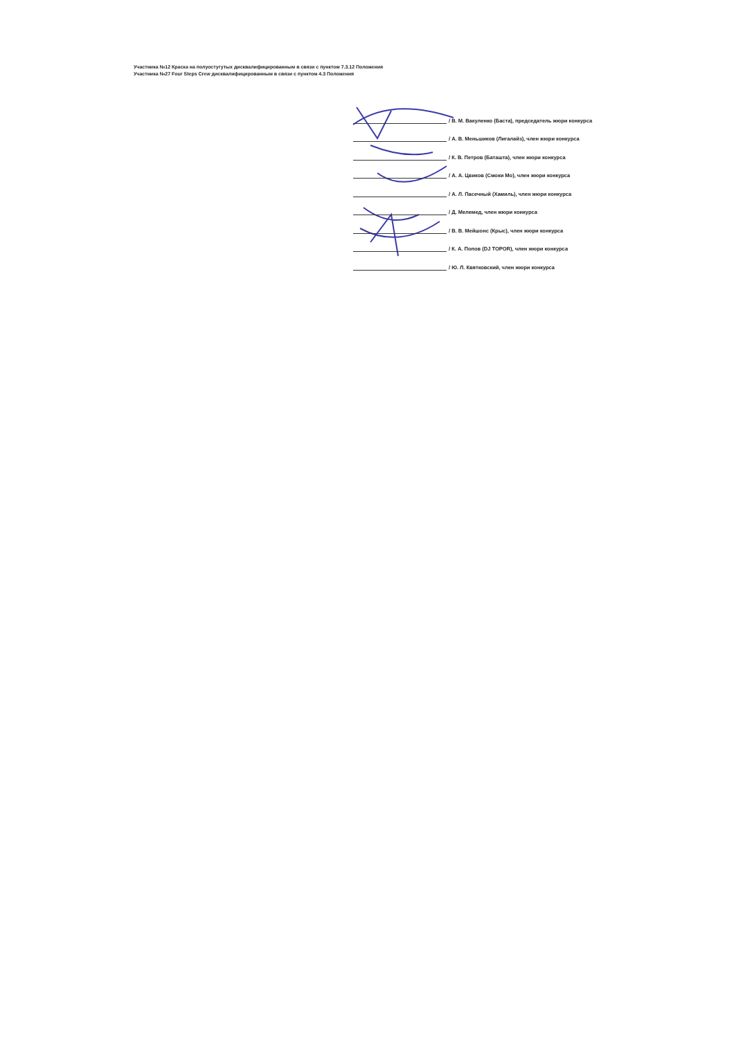Участника №12 Краска на полуостугутых дисквалифицированным в связи с пунктом 7.3.12 Положения
Участника №27 Four Steps Crew дисквалифицированным в связи с пунктом 4.3 Положения
/ В. М. Вакуленко (Баста), председатель жюри конкурса
/ А. В. Меньшиков (Лигалайз), член жюри конкурса
/ К. В. Петров (Баташта), член жюри конкурса
/ А. А. Цвиков (Смоки Мо), член жюри конкурса
/ А. Л. Пасечный (Хамиль), член жюри конкурса
/ Д. Мелемед, член жюри конкурса
/ В. В. Мейшонс (Крыс), член жюри конкурса
/ К. А. Попов (DJ TOPOR), член жюри конкурса
/ Ю. Л. Квятковский, член жюри конкурса